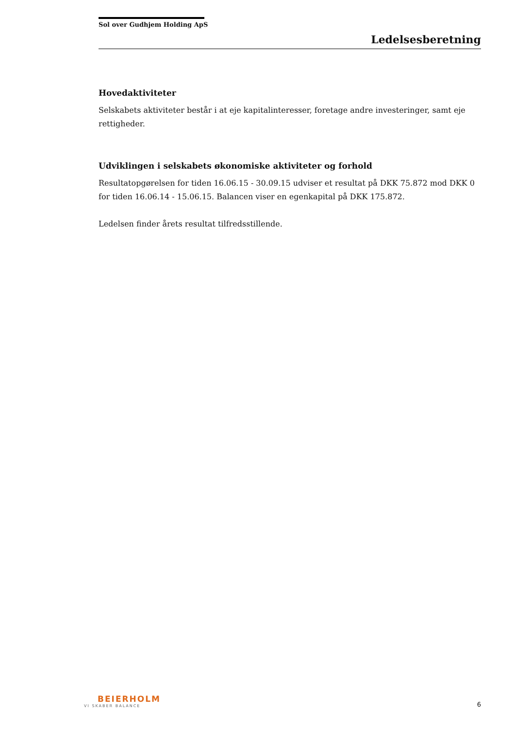Sol over Gudhjem Holding ApS
Ledelsesberetning
Hovedaktiviteter
Selskabets aktiviteter består i at eje kapitalinteresser, foretage andre investeringer, samt eje rettigheder.
Udviklingen i selskabets økonomiske aktiviteter og forhold
Resultatopgørelsen for tiden 16.06.15 - 30.09.15 udviser et resultat på DKK 75.872 mod DKK 0 for tiden 16.06.14 - 15.06.15. Balancen viser en egenkapital på DKK 175.872.
Ledelsen finder årets resultat tilfredsstillende.
BEIERHOLM
VI SKABER BALANCE
6